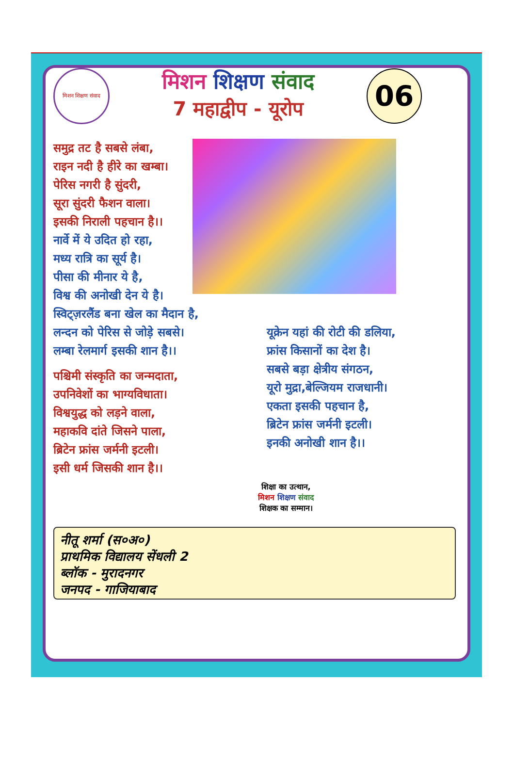मिशन शिक्षण संवाद
मिशन शिक्षण संवाद
7 महाद्वीप - यूरोप
06
समुद्र तट है सबसे लंबा,
राइन नदी है हीरे का खम्बा।
पेरिस नगरी है सुंदरी,
सूरा सुंदरी फैशन वाला।
इसकी निराली पहचान है।।
नार्वे में ये उदित हो रहा,
मध्य रात्रि का सूर्य है।
पीसा की मीनार ये है,
विश्व की अनोखी देन ये है।
स्विट्ज़रलैंड बना खेल का मैदान है,
लन्दन को पेरिस से जोड़े सबसे।
लम्बा रेलमार्ग इसकी शान है।।
पश्चिमी संस्कृति का जन्मदाता,
उपनिवेशों का भाग्यविधाता।
विश्वयुद्ध को लड़ने वाला,
महाकवि दांते जिसने पाला,
ब्रिटेन फ्रांस जर्मनी इटली।
इसी धर्म जिसकी शान है।।
यूक्रेन यहां की रोटी की डलिया,
फ्रांस किसानों का देश है।
सबसे बड़ा क्षेत्रीय संगठन,
यूरो मुद्रा,बेल्जियम राजधानी।
एकता इसकी पहचान है,
ब्रिटेन फ्रांस जर्मनी इटली।
इनकी अनोखी शान है।।
शिक्षा का उत्थान,
मिशन शिक्षण संवाद
शिक्षक का सम्मान।
नीतू शर्मा (स०अ०)
प्राथमिक विद्यालय सेंधली 2
ब्लॉक - मुरादनगर
जनपद - गाजियाबाद